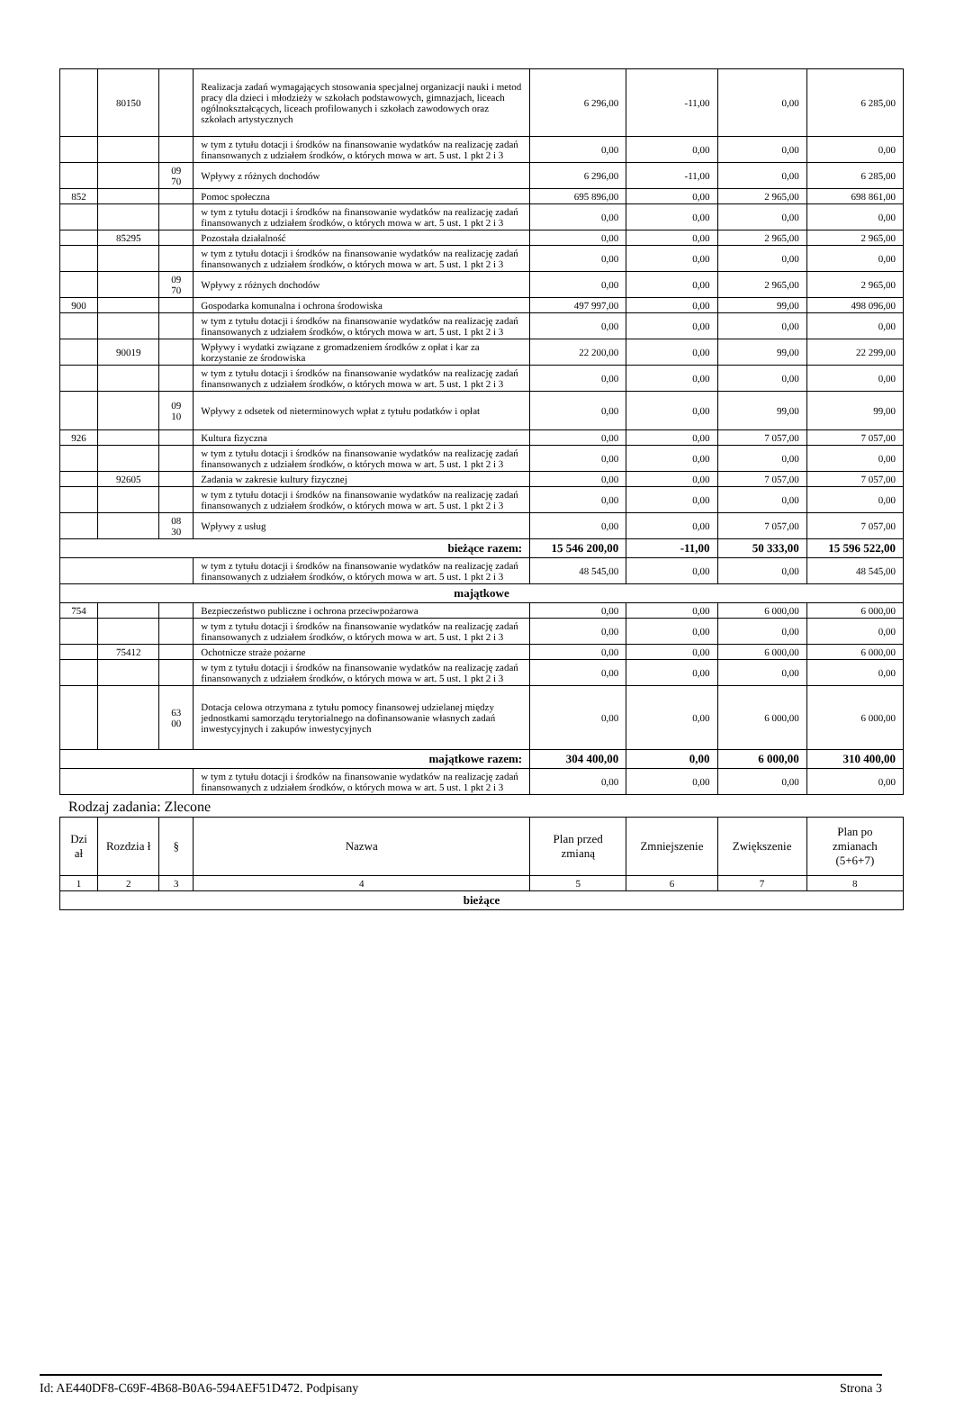| | 80150 | | Realizacja zadań wymagających stosowania specjalnej organizacji nauki i metod pracy dla dzieci i młodzieży w szkołach podstawowych, gimnazjach, liceach ogólnokształcących, liceach profilowanych i szkołach zawodowych oraz szkołach artystycznych | 6 296,00 | -11,00 | 0,00 | 6 285,00 |
| | | | w tym z tytułu dotacji i środków na finansowanie wydatków na realizację zadań finansowanych z udziałem środków, o których mowa w art. 5 ust. 1 pkt 2 i 3 | 0,00 | 0,00 | 0,00 | 0,00 |
| | | 09 70 | Wpływy z różnych dochodów | 6 296,00 | -11,00 | 0,00 | 6 285,00 |
| 852 | | | Pomoc społeczna | 695 896,00 | 0,00 | 2 965,00 | 698 861,00 |
| | | | w tym z tytułu dotacji i środków na finansowanie wydatków na realizację zadań finansowanych z udziałem środków, o których mowa w art. 5 ust. 1 pkt 2 i 3 | 0,00 | 0,00 | 0,00 | 0,00 |
| | 85295 | | Pozostała działalność | 0,00 | 0,00 | 2 965,00 | 2 965,00 |
| | | | w tym z tytułu dotacji i środków na finansowanie wydatków na realizację zadań finansowanych z udziałem środków, o których mowa w art. 5 ust. 1 pkt 2 i 3 | 0,00 | 0,00 | 0,00 | 0,00 |
| | | 09 70 | Wpływy z różnych dochodów | 0,00 | 0,00 | 2 965,00 | 2 965,00 |
| 900 | | | Gospodarka komunalna i ochrona środowiska | 497 997,00 | 0,00 | 99,00 | 498 096,00 |
| | | | w tym z tytułu dotacji i środków na finansowanie wydatków na realizację zadań finansowanych z udziałem środków, o których mowa w art. 5 ust. 1 pkt 2 i 3 | 0,00 | 0,00 | 0,00 | 0,00 |
| | 90019 | | Wpływy i wydatki związane z gromadzeniem środków z opłat i kar za korzystanie ze środowiska | 22 200,00 | 0,00 | 99,00 | 22 299,00 |
| | | | w tym z tytułu dotacji i środków na finansowanie wydatków na realizację zadań finansowanych z udziałem środków, o których mowa w art. 5 ust. 1 pkt 2 i 3 | 0,00 | 0,00 | 0,00 | 0,00 |
| | | 09 10 | Wpływy z odsetek od nieterminowych wpłat z tytułu podatków i opłat | 0,00 | 0,00 | 99,00 | 99,00 |
| 926 | | | Kultura fizyczna | 0,00 | 0,00 | 7 057,00 | 7 057,00 |
| | | | w tym z tytułu dotacji i środków na finansowanie wydatków na realizację zadań finansowanych z udziałem środków, o których mowa w art. 5 ust. 1 pkt 2 i 3 | 0,00 | 0,00 | 0,00 | 0,00 |
| | 92605 | | Zadania w zakresie kultury fizycznej | 0,00 | 0,00 | 7 057,00 | 7 057,00 |
| | | | w tym z tytułu dotacji i środków na finansowanie wydatków na realizację zadań finansowanych z udziałem środków, o których mowa w art. 5 ust. 1 pkt 2 i 3 | 0,00 | 0,00 | 0,00 | 0,00 |
| | | 08 30 | Wpływy z usług | 0,00 | 0,00 | 7 057,00 | 7 057,00 |
| bieżące razem: | | | | 15 546 200,00 | -11,00 | 50 333,00 | 15 596 522,00 |
| | | | w tym z tytułu dotacji i środków na finansowanie wydatków na realizację zadań finansowanych z udziałem środków, o których mowa w art. 5 ust. 1 pkt 2 i 3 | 48 545,00 | 0,00 | 0,00 | 48 545,00 |
| majątkowe | | | | | | | |
| 754 | | | Bezpieczeństwo publiczne i ochrona przeciwpożarowa | 0,00 | 0,00 | 6 000,00 | 6 000,00 |
| | | | w tym z tytułu dotacji i środków na finansowanie wydatków na realizację zadań finansowanych z udziałem środków, o których mowa w art. 5 ust. 1 pkt 2 i 3 | 0,00 | 0,00 | 0,00 | 0,00 |
| | 75412 | | Ochotnicze straże pożarne | 0,00 | 0,00 | 6 000,00 | 6 000,00 |
| | | | w tym z tytułu dotacji i środków na finansowanie wydatków na realizację zadań finansowanych z udziałem środków, o których mowa w art. 5 ust. 1 pkt 2 i 3 | 0,00 | 0,00 | 0,00 | 0,00 |
| | | 63 00 | Dotacja celowa otrzymana z tytułu pomocy finansowej udzielanej między jednostkami samorządu terytorialnego na dofinansowanie własnych zadań inwestycyjnych i zakupów inwestycyjnych | 0,00 | 0,00 | 6 000,00 | 6 000,00 |
| majątkowe razem: | | | | 304 400,00 | 0,00 | 6 000,00 | 310 400,00 |
| | | | w tym z tytułu dotacji i środków na finansowanie wydatków na realizację zadań finansowanych z udziałem środków, o których mowa w art. 5 ust. 1 pkt 2 i 3 | 0,00 | 0,00 | 0,00 | 0,00 |
Rodzaj zadania: Zlecone
| Dzi ał | Rozdzia ł | § | Nazwa | Plan przed zmianą | Zmniejszenie | Zwiększenie | Plan po zmianach (5+6+7) |
| --- | --- | --- | --- | --- | --- | --- | --- |
| 1 | 2 | 3 | 4 | 5 | 6 | 7 | 8 |
| bieżące | | | | | | | |
Id: AE440DF8-C69F-4B68-B0A6-594AEF51D472. Podpisany Strona 3